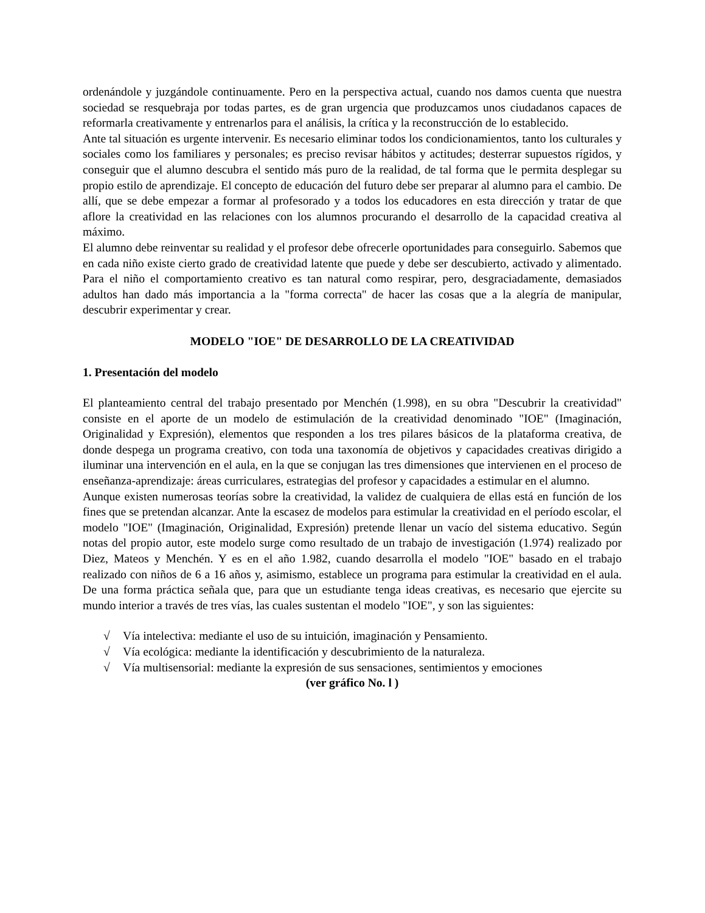ordenándole y juzgándole continuamente. Pero en la perspectiva actual, cuando nos damos cuenta que nuestra sociedad se resquebraja por todas partes, es de gran urgencia que produzcamos unos ciudadanos capaces de reformarla creativamente y entrenarlos para el análisis, la crítica y la reconstrucción de lo establecido.
Ante tal situación es urgente intervenir. Es necesario eliminar todos los condicionamientos, tanto los culturales y sociales como los familiares y personales; es preciso revisar hábitos y actitudes; desterrar supuestos rígidos, y conseguir que el alumno descubra el sentido más puro de la realidad, de tal forma que le permita desplegar su propio estilo de aprendizaje. El concepto de educación del futuro debe ser preparar al alumno para el cambio. De allí, que se debe empezar a formar al profesorado y a todos los educadores en esta dirección y tratar de que aflore la creatividad en las relaciones con los alumnos procurando el desarrollo de la capacidad creativa al máximo.
El alumno debe reinventar su realidad y el profesor debe ofrecerle oportunidades para conseguirlo. Sabemos que en cada niño existe cierto grado de creatividad latente que puede y debe ser descubierto, activado y alimentado. Para el niño el comportamiento creativo es tan natural como respirar, pero, desgraciadamente, demasiados adultos han dado más importancia a la "forma correcta" de hacer las cosas que a la alegría de manipular, descubrir experimentar y crear.
MODELO "IOE" DE DESARROLLO DE LA CREATIVIDAD
1. Presentación del modelo
El planteamiento central del trabajo presentado por Menchén (1.998), en su obra "Descubrir la creatividad" consiste en el aporte de un modelo de estimulación de la creatividad denominado "IOE" (Imaginación, Originalidad y Expresión), elementos que responden a los tres pilares básicos de la plataforma creativa, de donde despega un programa creativo, con toda una taxonomía de objetivos y capacidades creativas dirigido a iluminar una intervención en el aula, en la que se conjugan las tres dimensiones que intervienen en el proceso de enseñanza-aprendizaje: áreas curriculares, estrategias del profesor y capacidades a estimular en el alumno.
Aunque existen numerosas teorías sobre la creatividad, la validez de cualquiera de ellas está en función de los fines que se pretendan alcanzar. Ante la escasez de modelos para estimular la creatividad en el período escolar, el modelo "IOE" (Imaginación, Originalidad, Expresión) pretende llenar un vacío del sistema educativo. Según notas del propio autor, este modelo surge como resultado de un trabajo de investigación (1.974) realizado por Diez, Mateos y Menchén. Y es en el año 1.982, cuando desarrolla el modelo "IOE" basado en el trabajo realizado con niños de 6 a 16 años y, asimismo, establece un programa para estimular la creatividad en el aula. De una forma práctica señala que, para que un estudiante tenga ideas creativas, es necesario que ejercite su mundo interior a través de tres vías, las cuales sustentan el modelo "IOE", y son las siguientes:
√ Vía intelectiva: mediante el uso de su intuición, imaginación y Pensamiento.
√ Vía ecológica: mediante la identificación y descubrimiento de la naturaleza.
√ Vía multisensorial: mediante la expresión de sus sensaciones, sentimientos y emociones
(ver gráfico No. l )